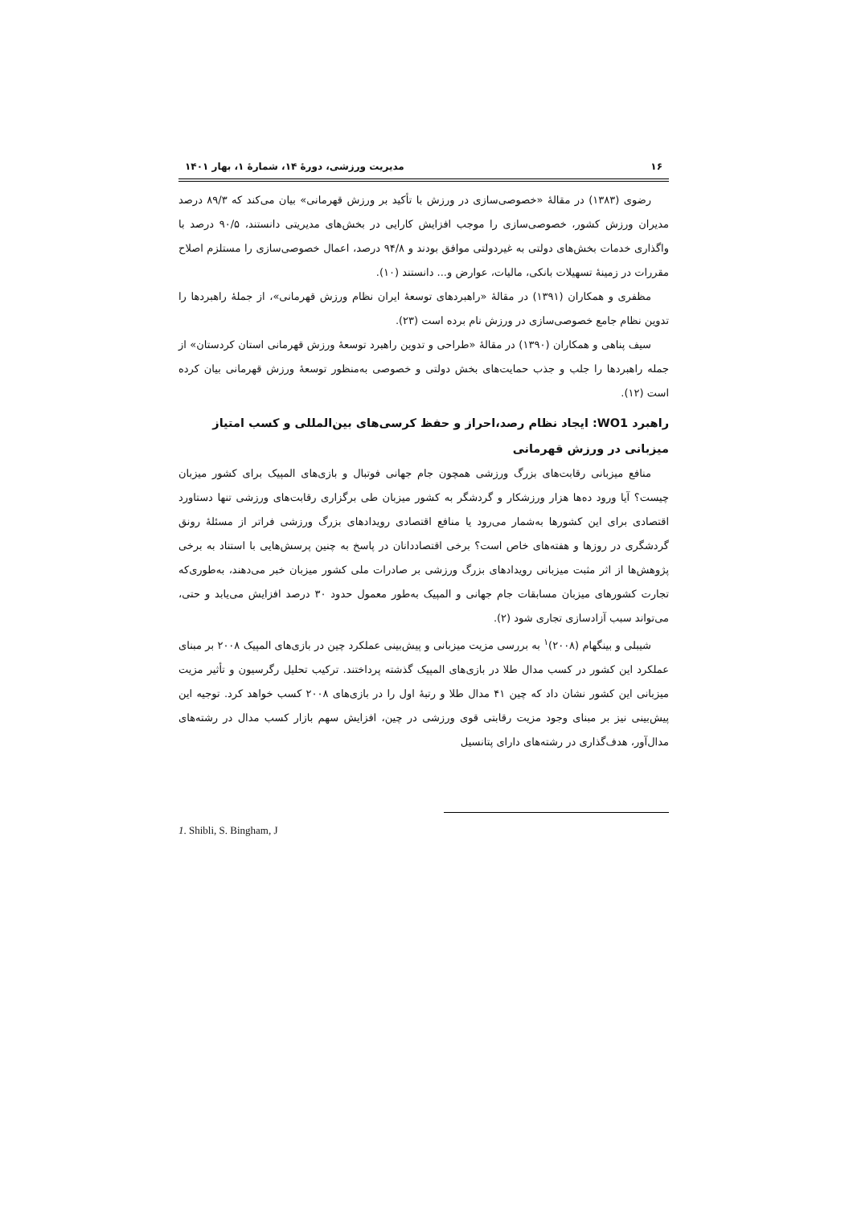۱۶ مدیریت ورزشی، دورهٔ ۱۴، شمارهٔ ۱، بهار ۱۴۰۱
رضوی (۱۳۸۳) در مقالهٔ «خصوصی‌سازی در ورزش با تأکید بر ورزش قهرمانی» بیان می‌کند که ۸۹/۳ درصد مدیران ورزش کشور، خصوصی‌سازی را موجب افزایش کارایی در بخش‌های مدیریتی دانستند، ۹۰/۵ درصد با واگذاری خدمات بخش‌های دولتی به غیردولتی موافق بودند و ۹۴/۸ درصد، اعمال خصوصی‌سازی را مستلزم اصلاح مقررات در زمینهٔ تسهیلات بانکی، مالیات، عوارض و... دانستند (۱۰).
مظفری و همکاران (۱۳۹۱) در مقالهٔ «راهبردهای توسعهٔ ایران نظام ورزش قهرمانی»، از جملهٔ راهبردها را تدوین نظام جامع خصوصی‌سازی در ورزش نام برده است (۲۳).
سیف پناهی و همکاران (۱۳۹۰) در مقالهٔ «طراحی و تدوین راهبرد توسعهٔ ورزش قهرمانی استان کردستان» از جمله راهبردها را جلب و جذب حمایت‌های بخش دولتی و خصوصی به‌منظور توسعهٔ ورزش قهرمانی بیان کرده است (۱۲).
راهبرد WO1: ایجاد نظام رصد،احراز و حفظ کرسی‌های بین‌المللی و کسب امتیاز میزبانی در ورزش قهرمانی
منافع میزبانی رقابت‌های بزرگ ورزشی همچون جام جهانی فوتبال و بازی‌های المپیک برای کشور میزبان چیست؟ آیا ورود ده‌ها هزار ورزشکار و گردشگر به کشور میزبان طی برگزاری رقابت‌های ورزشی تنها دستاورد اقتصادی برای این کشورها به‌شمار می‌رود یا منافع اقتصادی رویدادهای بزرگ ورزشی فراتر از مسئلهٔ رونق گردشگری در روزها و هفته‌های خاص است؟ برخی اقتصاددانان در پاسخ به چنین پرسش‌هایی با استناد به برخی پژوهش‌ها از اثر مثبت میزبانی رویدادهای بزرگ ورزشی بر صادرات ملی کشور میزبان خبر می‌دهند، به‌طوری‌که تجارت کشورهای میزبان مسابقات جام جهانی و المپیک به‌طور معمول حدود ۳۰ درصد افزایش می‌یابد و حتی، می‌تواند سبب آزادسازی تجاری شود (۲).
شیبلی و بینگهام (۲۰۰۸)<sup>۱</sup> به بررسی مزیت میزبانی و پیش‌بینی عملکرد چین در بازی‌های المپیک ۲۰۰۸ بر مبنای عملکرد این کشور در کسب مدال طلا در بازی‌های المپیک گذشته پرداختند. ترکیب تحلیل رگرسیون و تأثیر مزیت میزبانی این کشور نشان داد که چین ۴۱ مدال طلا و رتبهٔ اول را در بازی‌های ۲۰۰۸ کسب خواهد کرد. توجیه این پیش‌بینی نیز بر مبنای وجود مزیت رقابتی قوی ورزشی در چین، افزایش سهم بازار کسب مدال در رشته‌های مدال‌آور، هدف‌گذاری در رشته‌های دارای پتانسیل
1. Shibli, S. Bingham, J